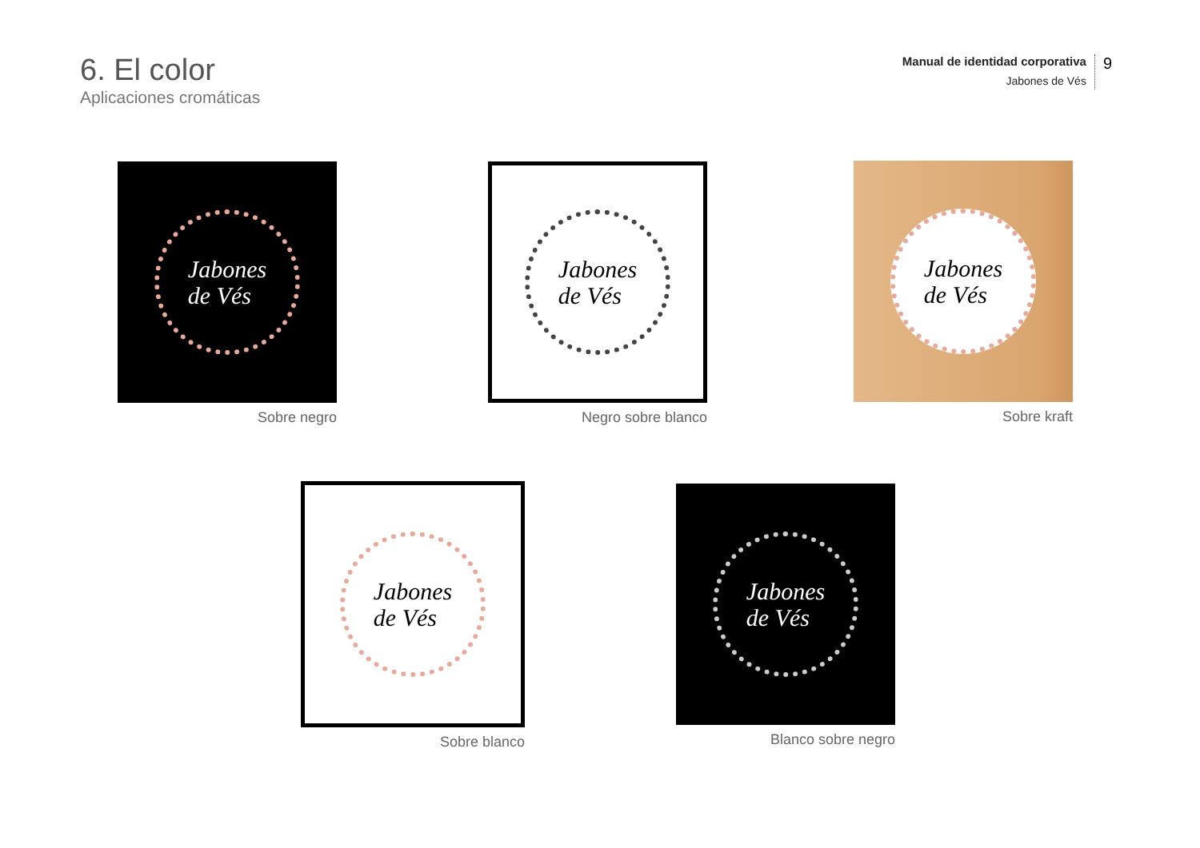6. El color
Aplicaciones cromáticas
Manual de identidad corporativa
Jabones de Vés
9
Jabones
de Vés
Sobre negro
Jabones
de Vés
Negro sobre blanco
Jabones
de Vés
Sobre kraft
Jabones
de Vés
Sobre blanco
Jabones
de Vés
Blanco sobre negro